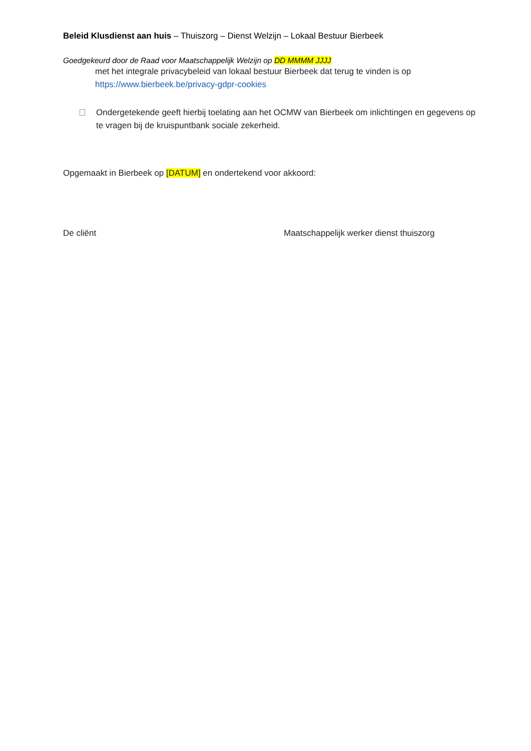Beleid Klusdienst aan huis – Thuiszorg – Dienst Welzijn – Lokaal Bestuur Bierbeek
Goedgekeurd door de Raad voor Maatschappelijk Welzijn op DD MMMM JJJJ
met het integrale privacybeleid van lokaal bestuur Bierbeek dat terug te vinden is op
https://www.bierbeek.be/privacy-gdpr-cookies
Ondergetekende geeft hierbij toelating aan het OCMW van Bierbeek om inlichtingen en gegevens op te vragen bij de kruispuntbank sociale zekerheid.
Opgemaakt in Bierbeek op [DATUM] en ondertekend voor akkoord:
De cliënt Maatschappelijk werker dienst thuiszorg